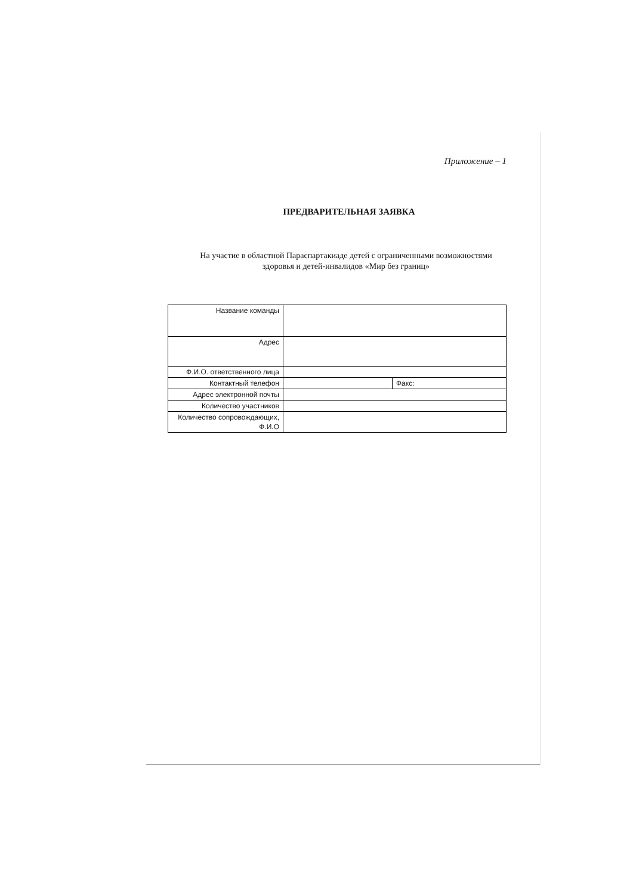Приложение – 1
ПРЕДВАРИТЕЛЬНАЯ ЗАЯВКА
На участие в областной Параспартакиаде детей с ограниченными возможностями здоровья и детей-инвалидов «Мир без границ»
| Название команды | | |
| Адрес | | |
| Ф.И.О. ответственного лица | | |
| Контактный телефон | | Факс: |
| Адрес электронной почты | | |
| Количество участников | | |
| Количество сопровождающих, Ф.И.О | | |